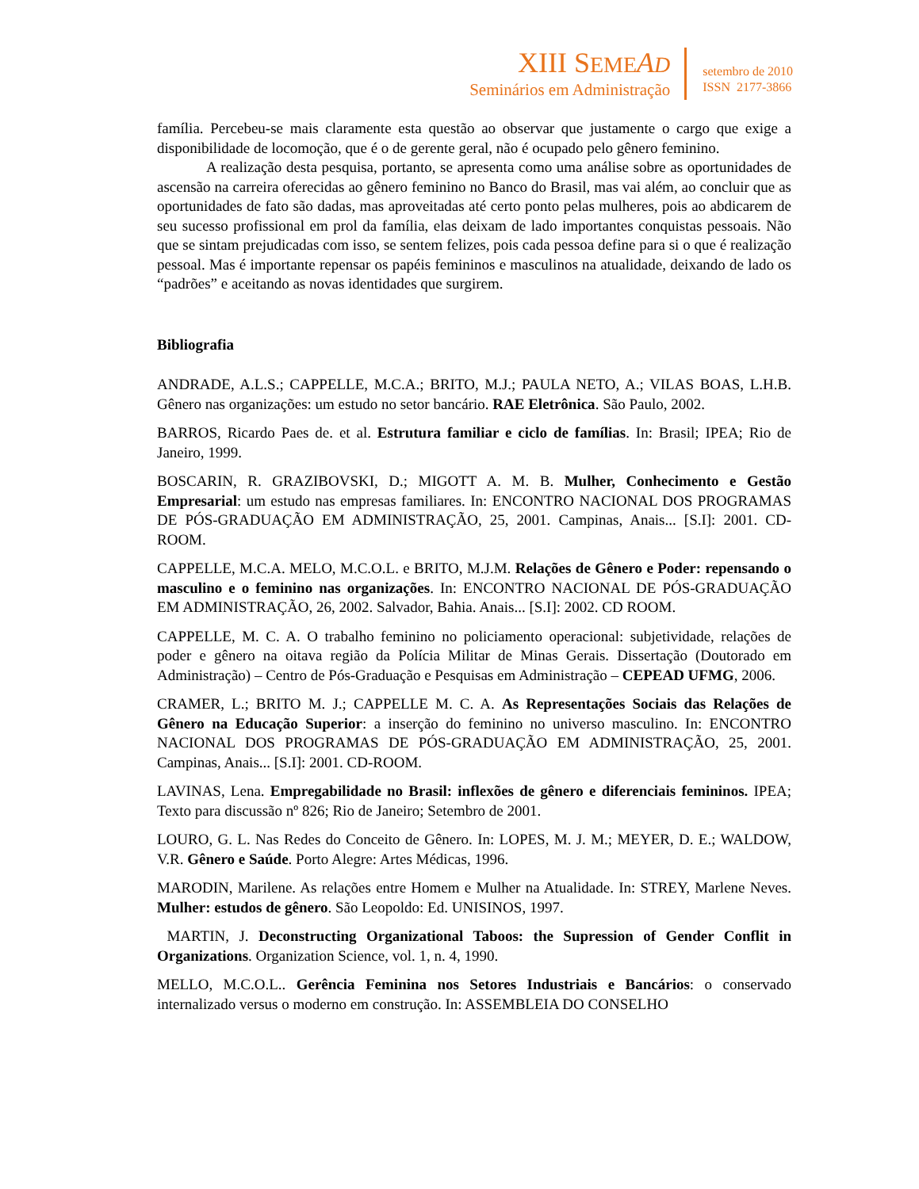XIII SEME AD
Seminários em Administração
setembro de 2010
ISSN 2177-3866
família. Percebeu-se mais claramente esta questão ao observar que justamente o cargo que exige a disponibilidade de locomoção, que é o de gerente geral, não é ocupado pelo gênero feminino.
A realização desta pesquisa, portanto, se apresenta como uma análise sobre as oportunidades de ascensão na carreira oferecidas ao gênero feminino no Banco do Brasil, mas vai além, ao concluir que as oportunidades de fato são dadas, mas aproveitadas até certo ponto pelas mulheres, pois ao abdicarem de seu sucesso profissional em prol da família, elas deixam de lado importantes conquistas pessoais. Não que se sintam prejudicadas com isso, se sentem felizes, pois cada pessoa define para si o que é realização pessoal. Mas é importante repensar os papéis femininos e masculinos na atualidade, deixando de lado os “padrões” e aceitando as novas identidades que surgirem.
Bibliografia
ANDRADE, A.L.S.; CAPPELLE, M.C.A.; BRITO, M.J.; PAULA NETO, A.; VILAS BOAS, L.H.B. Gênero nas organizações: um estudo no setor bancário. RAE Eletrônica. São Paulo, 2002.
BARROS, Ricardo Paes de. et al. Estrutura familiar e ciclo de famílias. In: Brasil; IPEA; Rio de Janeiro, 1999.
BOSCARIN, R. GRAZIBOVSKI, D.; MIGOTT A. M. B. Mulher, Conhecimento e Gestão Empresarial: um estudo nas empresas familiares. In: ENCONTRO NACIONAL DOS PROGRAMAS DE PÓS-GRADUAÇÃO EM ADMINISTRAÇÃO, 25, 2001. Campinas, Anais... [S.I]: 2001. CD-ROOM.
CAPPELLE, M.C.A. MELO, M.C.O.L. e BRITO, M.J.M. Relações de Gênero e Poder: repensando o masculino e o feminino nas organizações. In: ENCONTRO NACIONAL DE PÓS-GRADUAÇÃO EM ADMINISTRAÇÃO, 26, 2002. Salvador, Bahia. Anais... [S.I]: 2002. CD ROOM.
CAPPELLE, M. C. A. O trabalho feminino no policiamento operacional: subjetividade, relações de poder e gênero na oitava região da Polícia Militar de Minas Gerais. Dissertação (Doutorado em Administração) – Centro de Pós-Graduação e Pesquisas em Administração – CEPEAD UFMG, 2006.
CRAMER, L.; BRITO M. J.; CAPPELLE M. C. A. As Representações Sociais das Relações de Gênero na Educação Superior: a inserção do feminino no universo masculino. In: ENCONTRO NACIONAL DOS PROGRAMAS DE PÓS-GRADUAÇÃO EM ADMINISTRAÇÃO, 25, 2001. Campinas, Anais... [S.I]: 2001. CD-ROOM.
LAVINAS, Lena. Empregabilidade no Brasil: inflexões de gênero e diferenciais femininos. IPEA; Texto para discussão nº 826; Rio de Janeiro; Setembro de 2001.
LOURO, G. L. Nas Redes do Conceito de Gênero. In: LOPES, M. J. M.; MEYER, D. E.; WALDOW, V.R. Gênero e Saúde. Porto Alegre: Artes Médicas, 1996.
MARODIN, Marilene. As relações entre Homem e Mulher na Atualidade. In: STREY, Marlene Neves. Mulher: estudos de gênero. São Leopoldo: Ed. UNISINOS, 1997.
MARTIN, J. Deconstructing Organizational Taboos: the Supression of Gender Conflit in Organizations. Organization Science, vol. 1, n. 4, 1990.
MELLO, M.C.O.L.. Gerência Feminina nos Setores Industriais e Bancários: o conservado internalizado versus o moderno em construção. In: ASSEMBLEIA DO CONSELHO